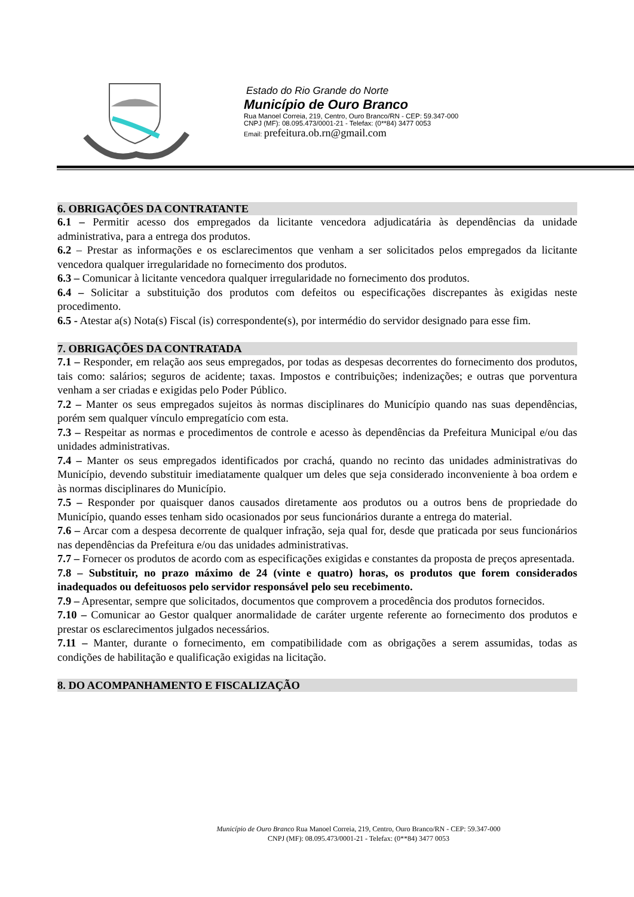Estado do Rio Grande do Norte
Município de Ouro Branco
Rua Manoel Correia, 219, Centro, Ouro Branco/RN - CEP: 59.347-000
CNPJ (MF): 08.095.473/0001-21 - Telefax: (0**84) 3477 0053
Email: prefeitura.ob.rn@gmail.com
6. OBRIGAÇÕES DA CONTRATANTE
6.1 – Permitir acesso dos empregados da licitante vencedora adjudicatária às dependências da unidade administrativa, para a entrega dos produtos.
6.2 – Prestar as informações e os esclarecimentos que venham a ser solicitados pelos empregados da licitante vencedora qualquer irregularidade no fornecimento dos produtos.
6.3 – Comunicar à licitante vencedora qualquer irregularidade no fornecimento dos produtos.
6.4 – Solicitar a substituição dos produtos com defeitos ou especificações discrepantes às exigidas neste procedimento.
6.5 - Atestar a(s) Nota(s) Fiscal (is) correspondente(s), por intermédio do servidor designado para esse fim.
7. OBRIGAÇÕES DA CONTRATADA
7.1 – Responder, em relação aos seus empregados, por todas as despesas decorrentes do fornecimento dos produtos, tais como: salários; seguros de acidente; taxas. Impostos e contribuições; indenizações; e outras que porventura venham a ser criadas e exigidas pelo Poder Público.
7.2 – Manter os seus empregados sujeitos às normas disciplinares do Município quando nas suas dependências, porém sem qualquer vínculo empregatício com esta.
7.3 – Respeitar as normas e procedimentos de controle e acesso às dependências da Prefeitura Municipal e/ou das unidades administrativas.
7.4 – Manter os seus empregados identificados por crachá, quando no recinto das unidades administrativas do Município, devendo substituir imediatamente qualquer um deles que seja considerado inconveniente à boa ordem e às normas disciplinares do Município.
7.5 – Responder por quaisquer danos causados diretamente aos produtos ou a outros bens de propriedade do Município, quando esses tenham sido ocasionados por seus funcionários durante a entrega do material.
7.6 – Arcar com a despesa decorrente de qualquer infração, seja qual for, desde que praticada por seus funcionários nas dependências da Prefeitura e/ou das unidades administrativas.
7.7 – Fornecer os produtos de acordo com as especificações exigidas e constantes da proposta de preços apresentada.
7.8 – Substituir, no prazo máximo de 24 (vinte e quatro) horas, os produtos que forem considerados inadequados ou defeituosos pelo servidor responsável pelo seu recebimento.
7.9 – Apresentar, sempre que solicitados, documentos que comprovem a procedência dos produtos fornecidos.
7.10 – Comunicar ao Gestor qualquer anormalidade de caráter urgente referente ao fornecimento dos produtos e prestar os esclarecimentos julgados necessários.
7.11 – Manter, durante o fornecimento, em compatibilidade com as obrigações a serem assumidas, todas as condições de habilitação e qualificação exigidas na licitação.
8. DO ACOMPANHAMENTO E FISCALIZAÇÃO
Município de Ouro Branco Rua Manoel Correia, 219, Centro, Ouro Branco/RN - CEP: 59.347-000
CNPJ (MF): 08.095.473/0001-21 - Telefax: (0**84) 3477 0053